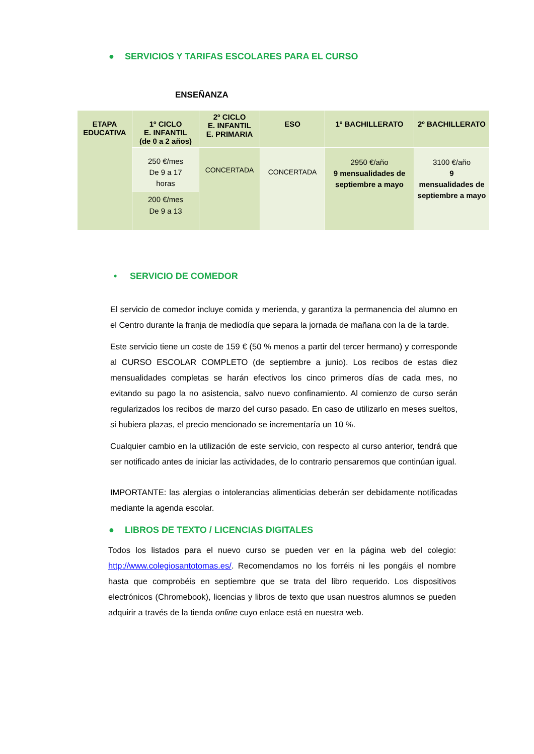● SERVICIOS Y TARIFAS ESCOLARES PARA EL CURSO
ENSEÑANZA
| ETAPA EDUCATIVA | 1º CICLO E. INFANTIL (de 0 a 2 años) | 2º CICLO E. INFANTIL E. PRIMARIA | ESO | 1º BACHILLERATO | 2º BACHILLERATO |
| --- | --- | --- | --- | --- | --- |
| | 250 €/mes De 9 a 17 horas | CONCERTADA | CONCERTADA | 2950 €/año 9 mensualidades de septiembre a mayo | 3100 €/año 9 mensualidades de septiembre a mayo |
| | 200 €/mes De 9 a 13 | | | | |
• SERVICIO DE COMEDOR
El servicio de comedor incluye comida y merienda, y garantiza la permanencia del alumno en el Centro durante la franja de mediodía que separa la jornada de mañana con la de la tarde.
Este servicio tiene un coste de 159 € (50 % menos a partir del tercer hermano) y corresponde al CURSO ESCOLAR COMPLETO (de septiembre a junio). Los recibos de estas diez mensualidades completas se harán efectivos los cinco primeros días de cada mes, no evitando su pago la no asistencia, salvo nuevo confinamiento. Al comienzo de curso serán regularizados los recibos de marzo del curso pasado. En caso de utilizarlo en meses sueltos, si hubiera plazas, el precio mencionado se incrementaría un 10 %.
Cualquier cambio en la utilización de este servicio, con respecto al curso anterior, tendrá que ser notificado antes de iniciar las actividades, de lo contrario pensaremos que continúan igual.
IMPORTANTE: las alergias o intolerancias alimenticias deberán ser debidamente notificadas mediante la agenda escolar.
● LIBROS DE TEXTO / LICENCIAS DIGITALES
Todos los listados para el nuevo curso se pueden ver en la página web del colegio: http://www.colegiosantotomas.es/. Recomendamos no los forréis ni les pongáis el nombre hasta que comprobéis en septiembre que se trata del libro requerido. Los dispositivos electrónicos (Chromebook), licencias y libros de texto que usan nuestros alumnos se pueden adquirir a través de la tienda online cuyo enlace está en nuestra web.